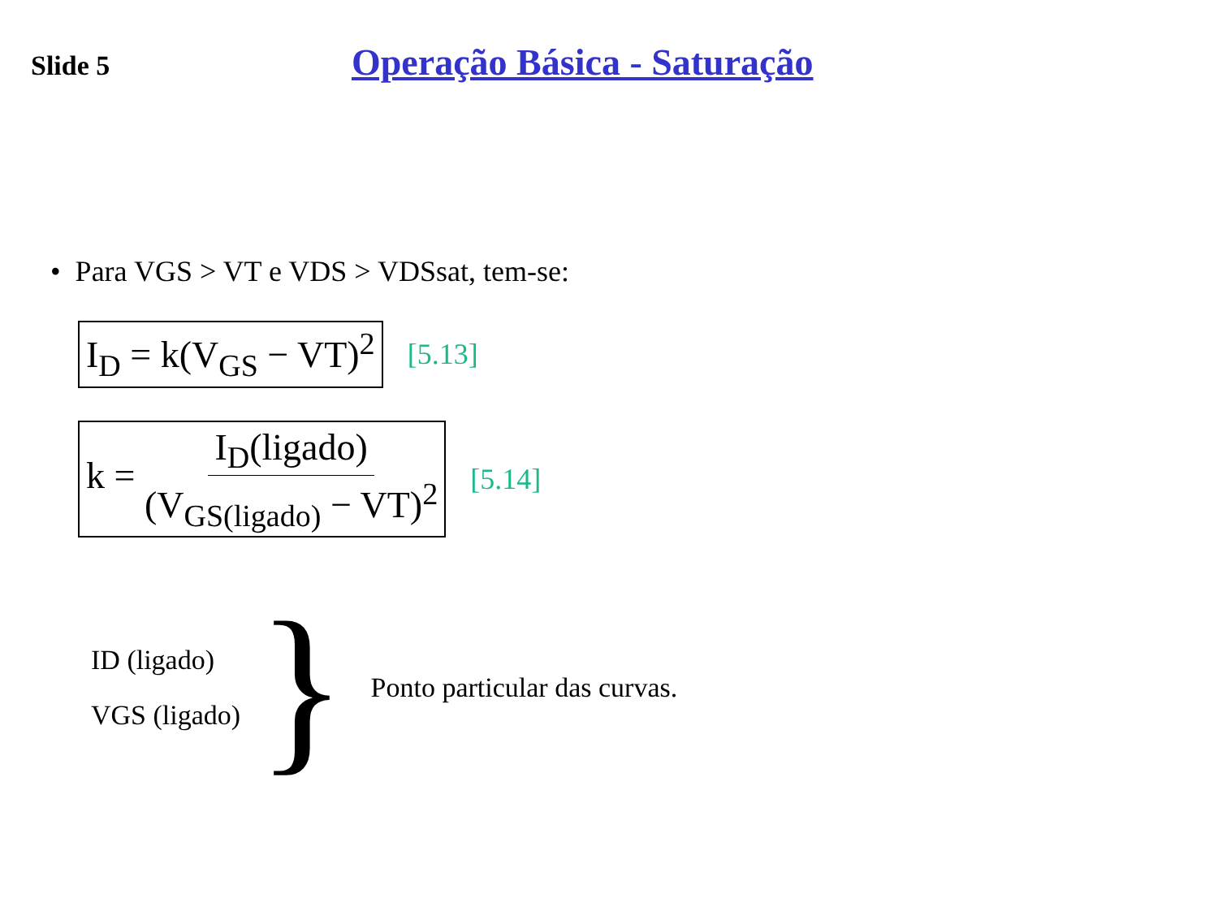Slide 5
Operação Básica - Saturação
• Para VGS > VT e VDS > VDSsat, tem-se:
I<sub>D</sub> = k(V<sub>GS</sub> − VT)<sup>2</sup>
[5.13]
k = I<sub>D</sub>(ligado) (V<sub>GS(ligado)</sub> − VT)<sup>2</sup>
[5.14]
ID (ligado)
VGS (ligado)
}
Ponto particular das curvas.